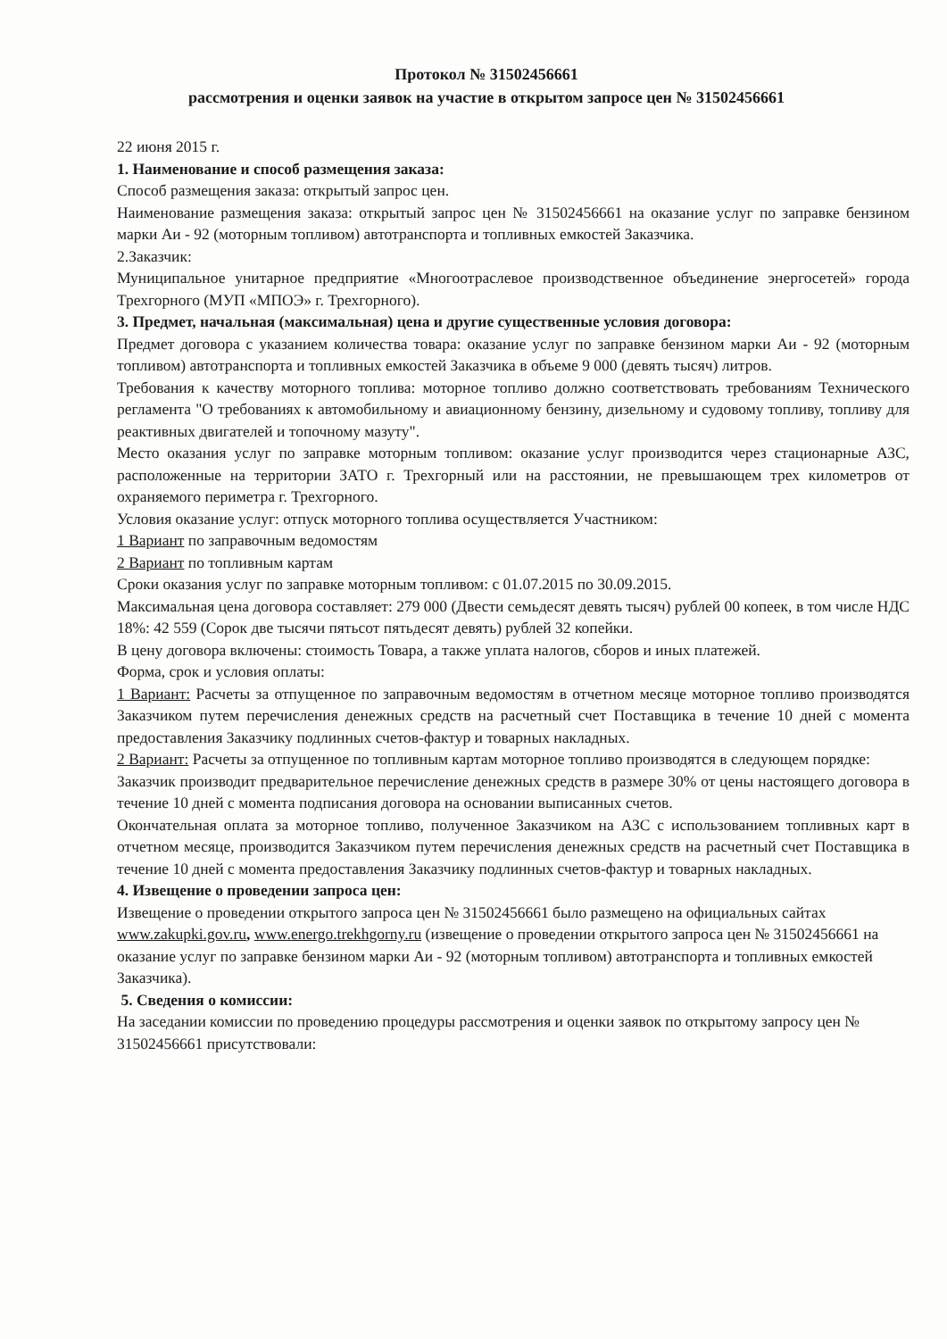Протокол № 31502456661
рассмотрения и оценки заявок на участие в открытом запросе цен № 31502456661
22 июня 2015 г.
1. Наименование и способ размещения заказа:
Способ размещения заказа: открытый запрос цен.
Наименование размещения заказа: открытый запрос цен № 31502456661 на оказание услуг по заправке бензином марки Аи - 92 (моторным топливом) автотранспорта и топливных емкостей Заказчика.
2.Заказчик:
Муниципальное унитарное предприятие «Многоотраслевое производственное объединение энергосетей» города Трехгорного (МУП «МПОЭ» г. Трехгорного).
3. Предмет, начальная (максимальная) цена и другие существенные условия договора:
Предмет договора с указанием количества товара: оказание услуг по заправке бензином марки Аи - 92 (моторным топливом) автотранспорта и топливных емкостей Заказчика в объеме 9 000 (девять тысяч) литров.
Требования к качеству моторного топлива: моторное топливо должно соответствовать требованиям Технического регламента "О требованиях к автомобильному и авиационному бензину, дизельному и судовому топливу, топливу для реактивных двигателей и топочному мазуту".
Место оказания услуг по заправке моторным топливом: оказание услуг производится через стационарные АЗС, расположенные на территории ЗАТО г. Трехгорный или на расстоянии, не превышающем трех километров от охраняемого периметра г. Трехгорного.
Условия оказание услуг: отпуск моторного топлива осуществляется Участником:
1 Вариант по заправочным ведомостям
2 Вариант по топливным картам
Сроки оказания услуг по заправке моторным топливом: с 01.07.2015 по 30.09.2015.
Максимальная цена договора составляет: 279 000 (Двести семьдесят девять тысяч) рублей 00 копеек, в том числе НДС 18%: 42 559 (Сорок две тысячи пятьсот пятьдесят девять) рублей 32 копейки.
В цену договора включены: стоимость Товара, а также уплата налогов, сборов и иных платежей.
Форма, срок и условия оплаты:
1 Вариант: Расчеты за отпущенное по заправочным ведомостям в отчетном месяце моторное топливо производятся Заказчиком путем перечисления денежных средств на расчетный счет Поставщика в течение 10 дней с момента предоставления Заказчику подлинных счетов-фактур и товарных накладных.
2 Вариант: Расчеты за отпущенное по топливным картам моторное топливо производятся в следующем порядке:
Заказчик производит предварительное перечисление денежных средств в размере 30% от цены настоящего договора в течение 10 дней с момента подписания договора на основании выписанных счетов.
Окончательная оплата за моторное топливо, полученное Заказчиком на АЗС с использованием топливных карт в отчетном месяце, производится Заказчиком путем перечисления денежных средств на расчетный счет Поставщика в течение 10 дней с момента предоставления Заказчику подлинных счетов-фактур и товарных накладных.
4. Извещение о проведении запроса цен:
Извещение о проведении открытого запроса цен № 31502456661 было размещено на официальных сайтах www.zakupki.gov.ru, www.energo.trekhgorny.ru (извещение о проведении открытого запроса цен № 31502456661 на оказание услуг по заправке бензином марки Аи - 92 (моторным топливом) автотранспорта и топливных емкостей Заказчика).
5. Сведения о комиссии:
На заседании комиссии по проведению процедуры рассмотрения и оценки заявок по открытому запросу цен № 31502456661 присутствовали: